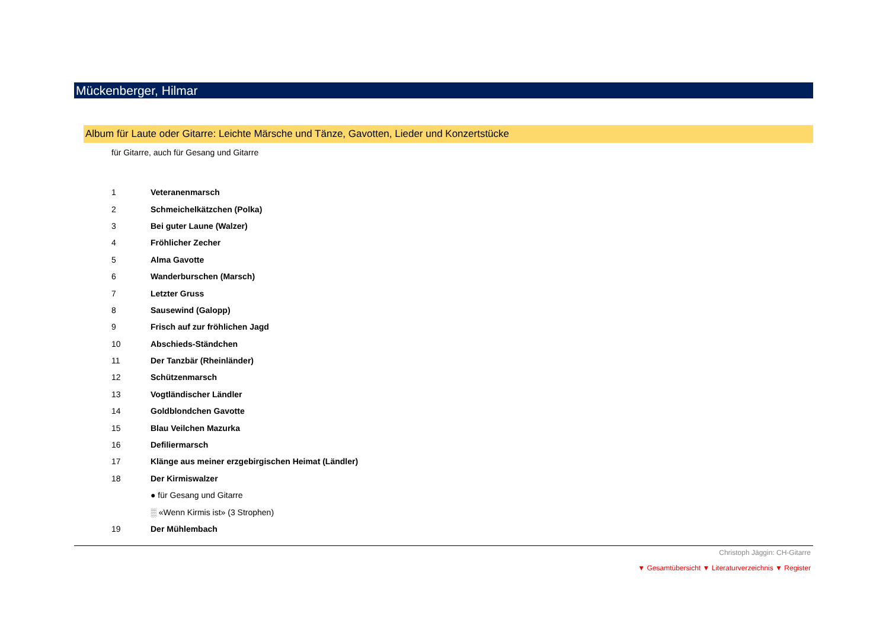Mückenberger, Hilmar
Album für Laute oder Gitarre: Leichte Märsche und Tänze, Gavotten, Lieder und Konzertstücke
für Gitarre, auch für Gesang und Gitarre
| 1 | Veteranenmarsch |
| 2 | Schmeichelkätzchen (Polka) |
| 3 | Bei guter Laune (Walzer) |
| 4 | Fröhlicher Zecher |
| 5 | Alma Gavotte |
| 6 | Wanderburschen (Marsch) |
| 7 | Letzter Gruss |
| 8 | Sausewind (Galopp) |
| 9 | Frisch auf zur fröhlichen Jagd |
| 10 | Abschieds-Ständchen |
| 11 | Der Tanzbär (Rheinländer) |
| 12 | Schützenmarsch |
| 13 | Vogtländischer Ländler |
| 14 | Goldblondchen Gavotte |
| 15 | Blau Veilchen Mazurka |
| 16 | Defiliermarsch |
| 17 | Klänge aus meiner erzgebirgischen Heimat (Ländler) |
| 18 | Der Kirmiswalzer |
| | ● für Gesang und Gitarre |
| | ░ «Wenn Kirmis ist» (3 Strophen) |
| 19 | Der Mühlembach |
Christoph Jäggin: CH-Gitarre
▼ Gesamtübersicht ▼ Literaturverzeichnis ▼ Register